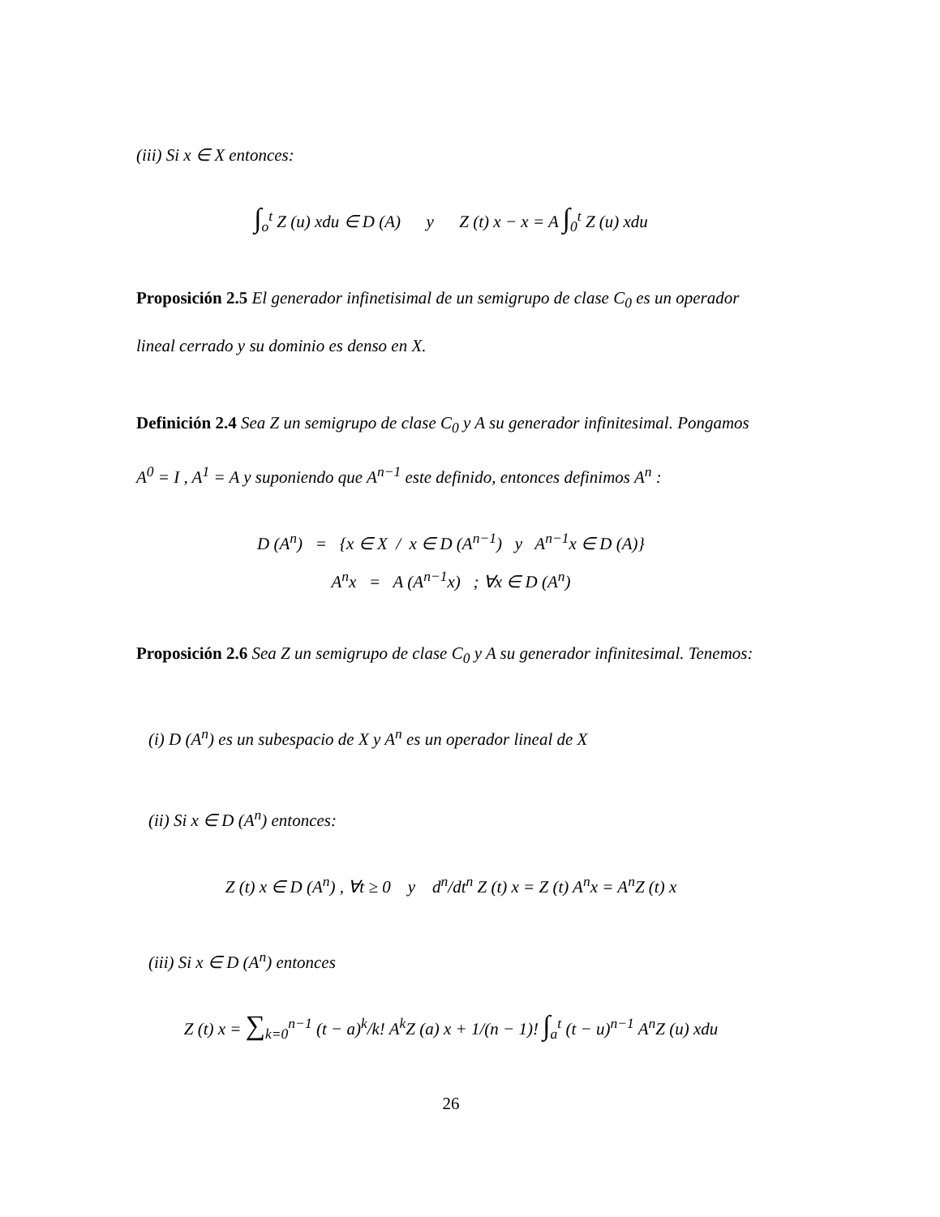(iii) Si x ∈ X entonces:
∫<sub>o</sub><sup>t</sup> Z (u) xdu ∈ D (A) y Z (t) x − x = A ∫<sub>0</sub><sup>t</sup> Z (u) xdu
Proposición 2.5 El generador infinetisimal de un semigrupo de clase C<sub>0</sub> es un operador lineal cerrado y su dominio es denso en X.
Definición 2.4 Sea Z un semigrupo de clase C<sub>0</sub> y A su generador infinitesimal. Pongamos A<sup>0</sup> = I , A<sup>1</sup> = A y suponiendo que A<sup>n−1</sup> este definido, entonces definimos A<sup>n</sup> :
D (A<sup>n</sup>) = {x ∈ X / x ∈ D (A<sup>n−1</sup>) y A<sup>n−1</sup>x ∈ D (A)}
A<sup>n</sup>x = A (A<sup>n−1</sup>x) ; ∀x ∈ D (A<sup>n</sup>)
Proposición 2.6 Sea Z un semigrupo de clase C<sub>0</sub> y A su generador infinitesimal. Tenemos:
(i) D (A<sup>n</sup>) es un subespacio de X y A<sup>n</sup> es un operador lineal de X
(ii) Si x ∈ D (A<sup>n</sup>) entonces:
Z (t) x ∈ D (A<sup>n</sup>) , ∀t ≥ 0 y d<sup>n</sup>/dt<sup>n</sup> Z (t) x = Z (t) A<sup>n</sup>x = A<sup>n</sup>Z (t) x
(iii) Si x ∈ D (A<sup>n</sup>) entonces
Z (t) x = ∑<sub>k=0</sub><sup>n−1</sup> (t − a)<sup>k</sup>/k! A<sup>k</sup>Z (a) x + 1/(n − 1)! ∫<sub>a</sub><sup>t</sup> (t − u)<sup>n−1</sup> A<sup>n</sup>Z (u) xdu
26